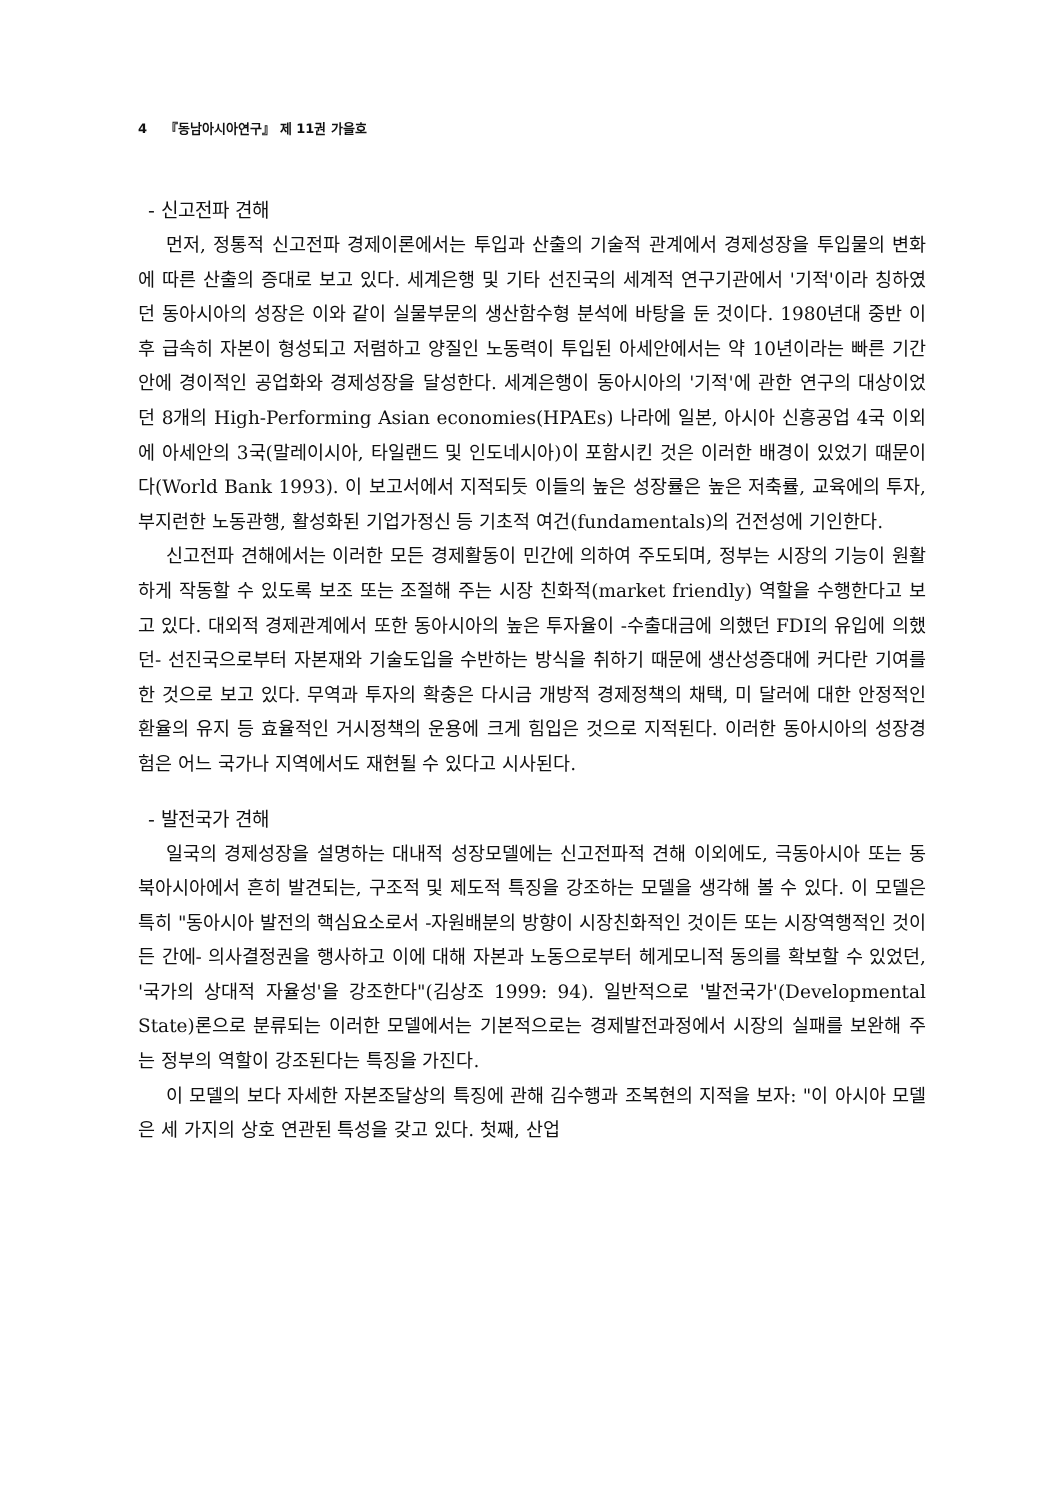4 『동남아시아연구』 제 11권 가을호
- 신고전파 견해
먼저, 정통적 신고전파 경제이론에서는 투입과 산출의 기술적 관계에서 경제성장을 투입물의 변화에 따른 산출의 증대로 보고 있다. 세계은행 및 기타 선진국의 세계적 연구기관에서 '기적'이라 칭하였던 동아시아의 성장은 이와 같이 실물부문의 생산함수형 분석에 바탕을 둔 것이다. 1980년대 중반 이후 급속히 자본이 형성되고 저렴하고 양질인 노동력이 투입된 아세안에서는 약 10년이라는 빠른 기간 안에 경이적인 공업화와 경제성장을 달성한다. 세계은행이 동아시아의 '기적'에 관한 연구의 대상이었던 8개의 High-Performing Asian economies(HPAEs) 나라에 일본, 아시아 신흥공업 4국 이외에 아세안의 3국(말레이시아, 타일랜드 및 인도네시아)이 포함시킨 것은 이러한 배경이 있었기 때문이다(World Bank 1993). 이 보고서에서 지적되듯 이들의 높은 성장률은 높은 저축률, 교육에의 투자, 부지런한 노동관행, 활성화된 기업가정신 등 기초적 여건(fundamentals)의 건전성에 기인한다.
신고전파 견해에서는 이러한 모든 경제활동이 민간에 의하여 주도되며, 정부는 시장의 기능이 원활하게 작동할 수 있도록 보조 또는 조절해 주는 시장 친화적(market friendly) 역할을 수행한다고 보고 있다. 대외적 경제관계에서 또한 동아시아의 높은 투자율이 -수출대금에 의했던 FDI의 유입에 의했던- 선진국으로부터 자본재와 기술도입을 수반하는 방식을 취하기 때문에 생산성증대에 커다란 기여를 한 것으로 보고 있다. 무역과 투자의 확충은 다시금 개방적 경제정책의 채택, 미 달러에 대한 안정적인 환율의 유지 등 효율적인 거시정책의 운용에 크게 힘입은 것으로 지적된다. 이러한 동아시아의 성장경험은 어느 국가나 지역에서도 재현될 수 있다고 시사된다.
- 발전국가 견해
일국의 경제성장을 설명하는 대내적 성장모델에는 신고전파적 견해 이외에도, 극동아시아 또는 동북아시아에서 흔히 발견되는, 구조적 및 제도적 특징을 강조하는 모델을 생각해 볼 수 있다. 이 모델은 특히 "동아시아 발전의 핵심요소로서 -자원배분의 방향이 시장친화적인 것이든 또는 시장역행적인 것이든 간에- 의사결정권을 행사하고 이에 대해 자본과 노동으로부터 헤게모니적 동의를 확보할 수 있었던, '국가의 상대적 자율성'을 강조한다"(김상조 1999: 94). 일반적으로 '발전국가'(Developmental State)론으로 분류되는 이러한 모델에서는 기본적으로는 경제발전과정에서 시장의 실패를 보완해 주는 정부의 역할이 강조된다는 특징을 가진다.
이 모델의 보다 자세한 자본조달상의 특징에 관해 김수행과 조복현의 지적을 보자: "이 아시아 모델은 세 가지의 상호 연관된 특성을 갖고 있다. 첫째, 산업